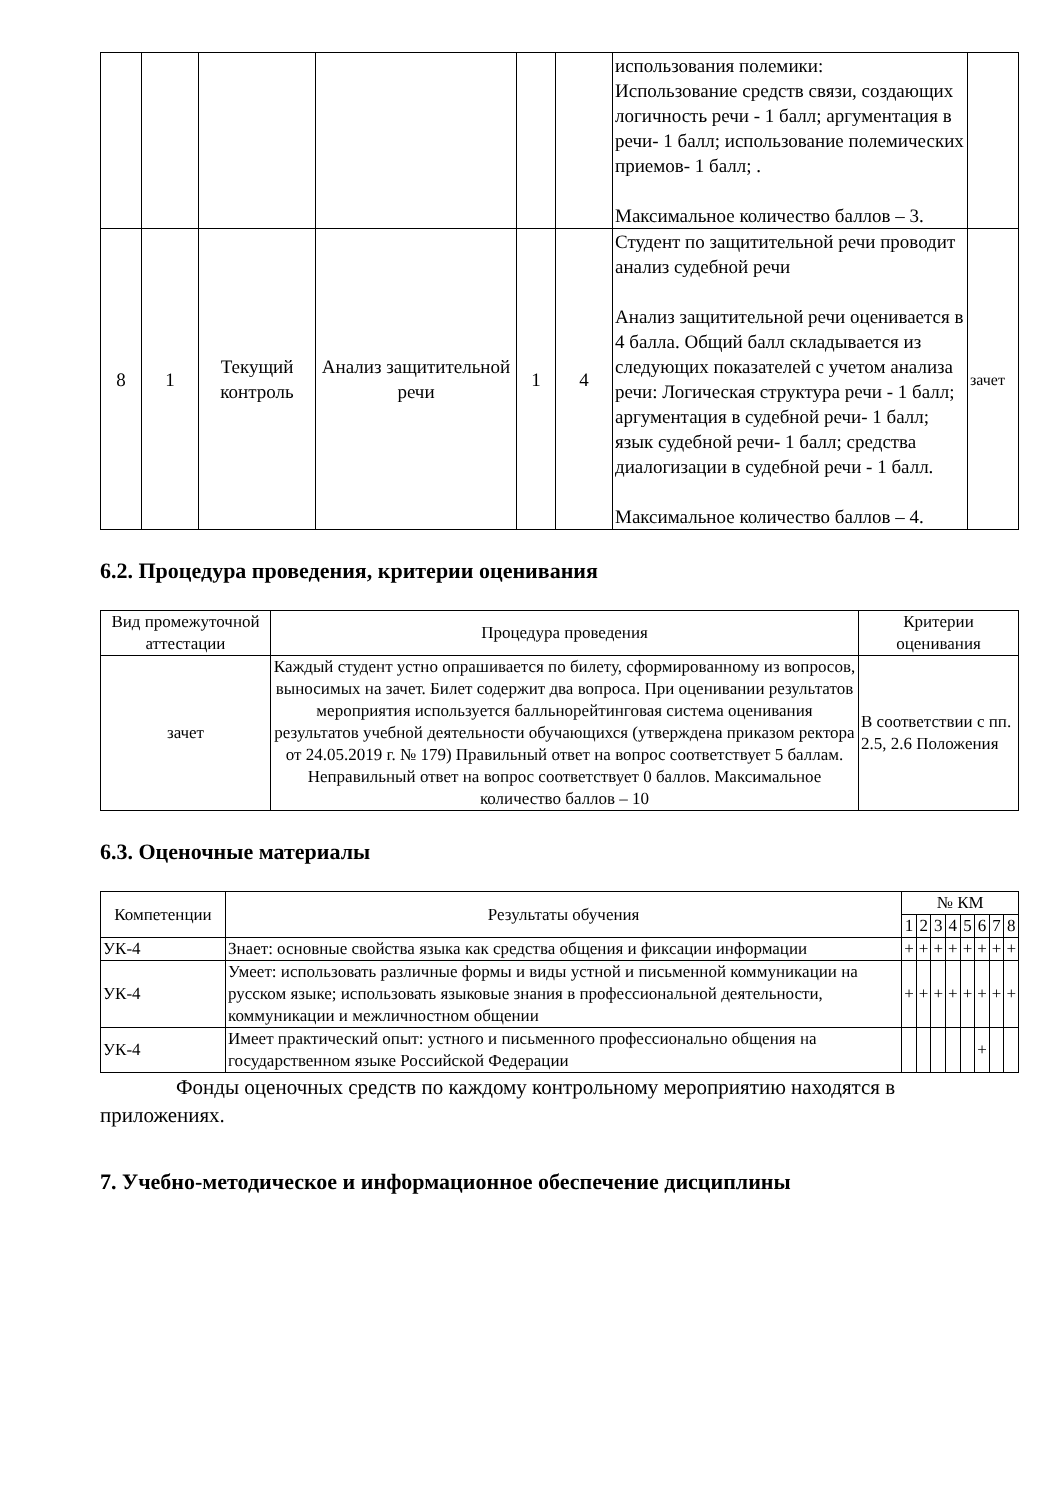| | | | | | | использования полемики: Использование средств связи, создающих логичность речи - 1 балл; аргументация в речи- 1 балл; использование полемических приемов- 1 балл; . Максимальное количество баллов – 3. | |
| 8 | 1 | Текущий контроль | Анализ защитительной речи | 1 | 4 | Студент по защитительной речи проводит анализ судебной речи Анализ защитительной речи оценивается в 4 балла. Общий балл складывается из следующих показателей с учетом анализа речи: Логическая структура речи - 1 балл; аргументация в судебной речи- 1 балл; язык судебной речи- 1 балл; средства диалогизации в судебной речи - 1 балл. Максимальное количество баллов – 4. | зачет |
6.2. Процедура проведения, критерии оценивания
| Вид промежуточной аттестации | Процедура проведения | Критерии оценивания |
| --- | --- | --- |
| зачет | Каждый студент устно опрашивается по билету, сформированному из вопросов, выносимых на зачет. Билет содержит два вопроса. При оценивании результатов мероприятия используется балльнорейтинговая система оценивания результатов учебной деятельности обучающихся (утверждена приказом ректора от 24.05.2019 г. № 179) Правильный ответ на вопрос соответствует 5 баллам. Неправильный ответ на вопрос соответствует 0 баллов. Максимальное количество баллов – 10 | В соответствии с пп. 2.5, 2.6 Положения |
6.3. Оценочные материалы
| Компетенции | Результаты обучения | № КМ | | | | | | | |
| --- | --- | --- | --- | --- | --- | --- | --- | --- | --- |
| | | 1 | 2 | 3 | 4 | 5 | 6 | 7 | 8 |
| УК-4 | Знает: основные свойства языка как средства общения и фиксации информации | + | + | + | + | + | + | + | + |
| УК-4 | Умеет: использовать различные формы и виды устной и письменной коммуникации на русском языке; использовать языковые знания в профессиональной деятельности, коммуникации и межличностном общении | + | + | + | + | + | + | + | + |
| УК-4 | Имеет практический опыт: устного и письменного профессионально общения на государственном языке Российской Федерации | | | | | | + | | |
Фонды оценочных средств по каждому контрольному мероприятию находятся в приложениях.
7. Учебно-методическое и информационное обеспечение дисциплины